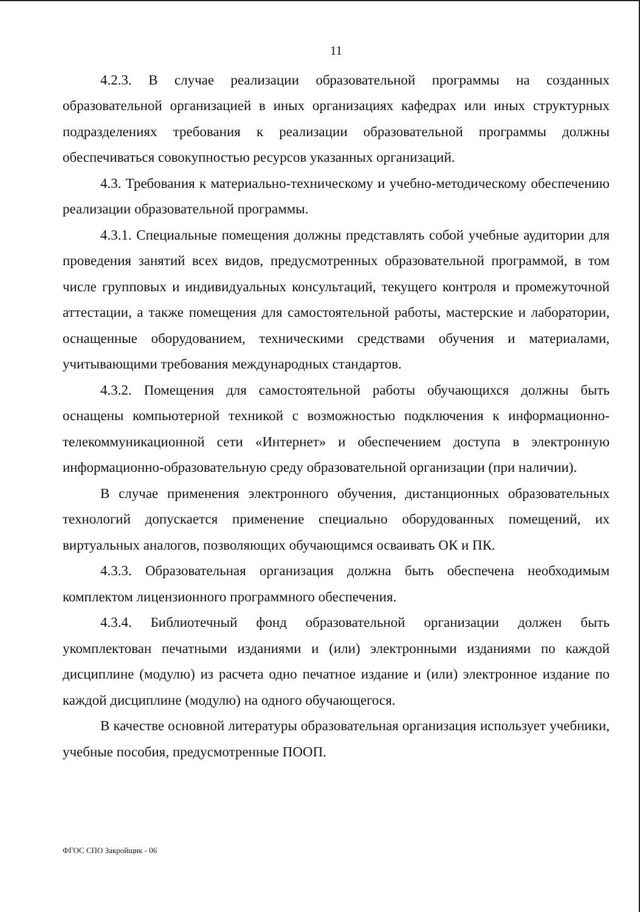11
4.2.3. В случае реализации образовательной программы на созданных образовательной организацией в иных организациях кафедрах или иных структурных подразделениях требования к реализации образовательной программы должны обеспечиваться совокупностью ресурсов указанных организаций.
4.3. Требования к материально-техническому и учебно-методическому обеспечению реализации образовательной программы.
4.3.1. Специальные помещения должны представлять собой учебные аудитории для проведения занятий всех видов, предусмотренных образовательной программой, в том числе групповых и индивидуальных консультаций, текущего контроля и промежуточной аттестации, а также помещения для самостоятельной работы, мастерские и лаборатории, оснащенные оборудованием, техническими средствами обучения и материалами, учитывающими требования международных стандартов.
4.3.2. Помещения для самостоятельной работы обучающихся должны быть оснащены компьютерной техникой с возможностью подключения к информационно-телекоммуникационной сети «Интернет» и обеспечением доступа в электронную информационно-образовательную среду образовательной организации (при наличии).
В случае применения электронного обучения, дистанционных образовательных технологий допускается применение специально оборудованных помещений, их виртуальных аналогов, позволяющих обучающимся осваивать ОК и ПК.
4.3.3. Образовательная организация должна быть обеспечена необходимым комплектом лицензионного программного обеспечения.
4.3.4. Библиотечный фонд образовательной организации должен быть укомплектован печатными изданиями и (или) электронными изданиями по каждой дисциплине (модулю) из расчета одно печатное издание и (или) электронное издание по каждой дисциплине (модулю) на одного обучающегося.
В качестве основной литературы образовательная организация использует учебники, учебные пособия, предусмотренные ПООП.
ФГОС СПО Закройщик - 06